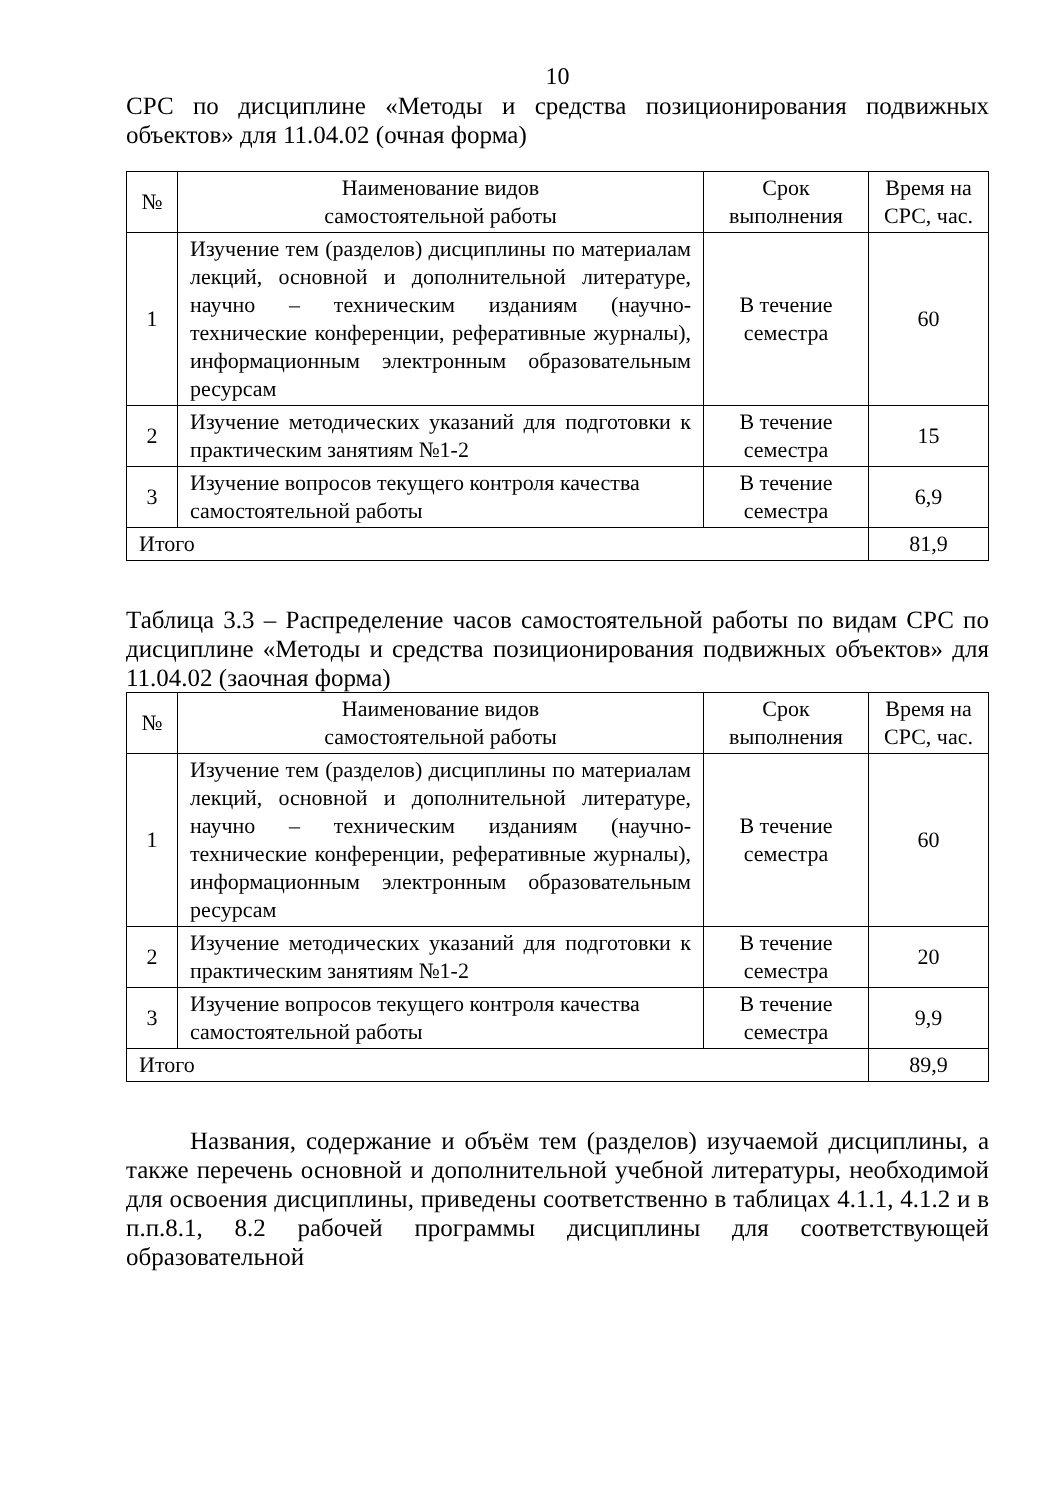10
СРС по дисциплине «Методы и средства позиционирования подвижных объектов» для 11.04.02 (очная форма)
| № | Наименование видов самостоятельной работы | Срок выполнения | Время на СРС, час. |
| --- | --- | --- | --- |
| 1 | Изучение тем (разделов) дисциплины по материалам лекций, основной и дополнительной литературе, научно – техническим изданиям (научно-технические конференции, реферативные журналы), информационным электронным образовательным ресурсам | В течение семестра | 60 |
| 2 | Изучение методических указаний для подготовки к практическим занятиям №1-2 | В течение семестра | 15 |
| 3 | Изучение вопросов текущего контроля качества самостоятельной работы | В течение семестра | 6,9 |
| Итого | | | 81,9 |
Таблица 3.3 – Распределение часов самостоятельной работы по видам СРС по дисциплине «Методы и средства позиционирования подвижных объектов» для 11.04.02 (заочная форма)
| № | Наименование видов самостоятельной работы | Срок выполнения | Время на СРС, час. |
| --- | --- | --- | --- |
| 1 | Изучение тем (разделов) дисциплины по материалам лекций, основной и дополнительной литературе, научно – техническим изданиям (научно-технические конференции, реферативные журналы), информационным электронным образовательным ресурсам | В течение семестра | 60 |
| 2 | Изучение методических указаний для подготовки к практическим занятиям №1-2 | В течение семестра | 20 |
| 3 | Изучение вопросов текущего контроля качества самостоятельной работы | В течение семестра | 9,9 |
| Итого | | | 89,9 |
Названия, содержание и объём тем (разделов) изучаемой дисциплины, а также перечень основной и дополнительной учебной литературы, необходимой для освоения дисциплины, приведены соответственно в таблицах 4.1.1, 4.1.2 и в п.п.8.1, 8.2 рабочей программы дисциплины для соответствующей образовательной